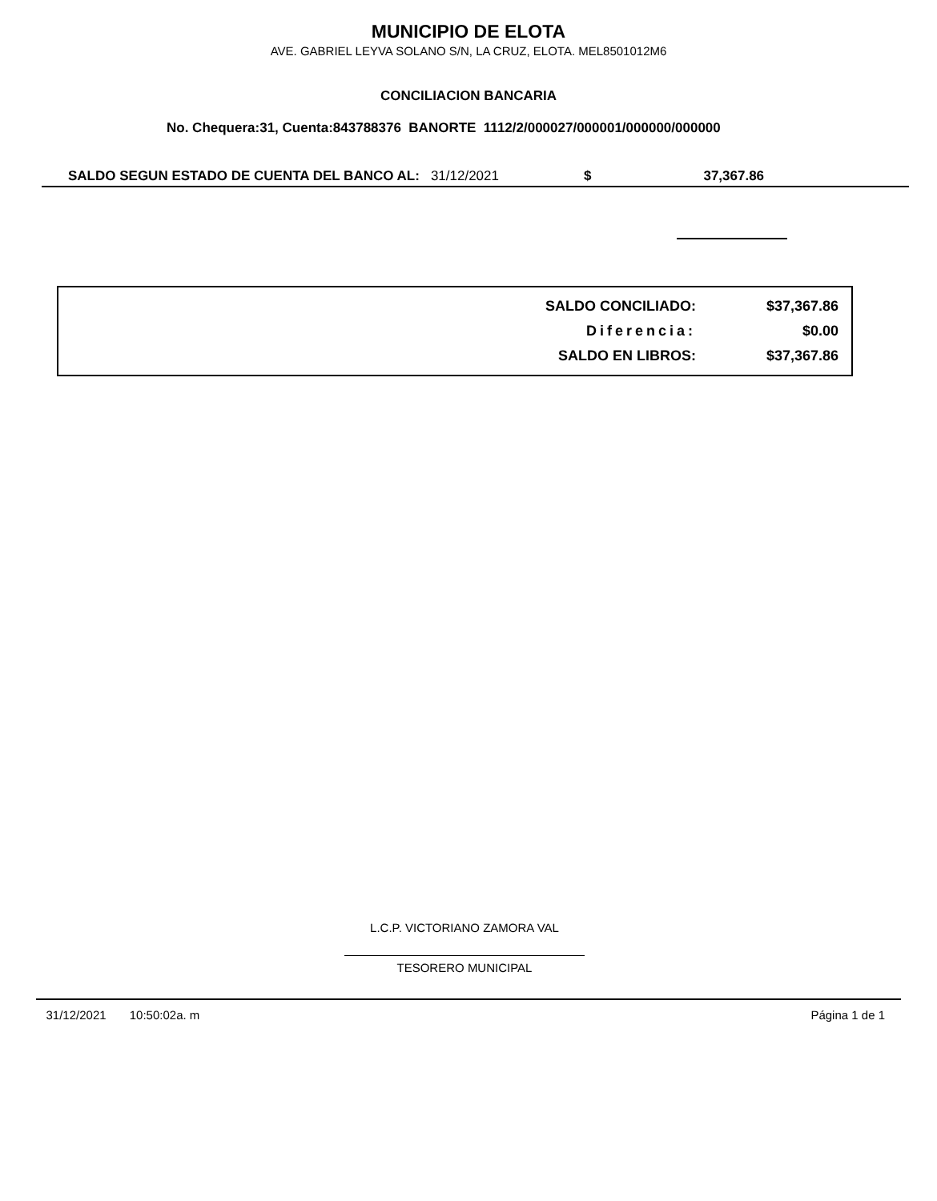MUNICIPIO DE ELOTA
AVE. GABRIEL LEYVA SOLANO S/N, LA CRUZ, ELOTA. MEL8501012M6
CONCILIACION BANCARIA
No. Chequera:31, Cuenta:843788376 BANORTE 1112/2/000027/000001/000000/000000
SALDO SEGUN ESTADO DE CUENTA DEL BANCO AL: 31/12/2021 $ 37,367.86
| SALDO CONCILIADO: | $37,367.86 |
| Diferencia: | $0.00 |
| SALDO EN LIBROS: | $37,367.86 |
L.C.P. VICTORIANO ZAMORA VAL
TESORERO MUNICIPAL
31/12/2021 10:50:02a. m Página 1 de 1